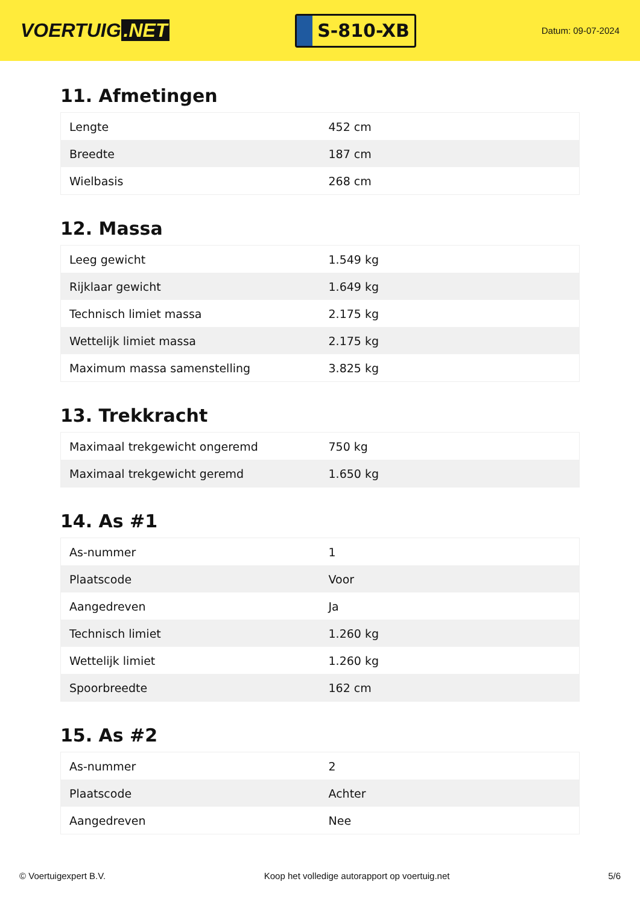VOERTUIG.NET
S-810-XB
Datum: 09-07-2024
11. Afmetingen
| Lengte | 452 cm |
| Breedte | 187 cm |
| Wielbasis | 268 cm |
12. Massa
| Leeg gewicht | 1.549 kg |
| Rijklaar gewicht | 1.649 kg |
| Technisch limiet massa | 2.175 kg |
| Wettelijk limiet massa | 2.175 kg |
| Maximum massa samenstelling | 3.825 kg |
13. Trekkracht
| Maximaal trekgewicht ongeremd | 750 kg |
| Maximaal trekgewicht geremd | 1.650 kg |
14. As #1
| As-nummer | 1 |
| Plaatscode | Voor |
| Aangedreven | Ja |
| Technisch limiet | 1.260 kg |
| Wettelijk limiet | 1.260 kg |
| Spoorbreedte | 162 cm |
15. As #2
| As-nummer | 2 |
| Plaatscode | Achter |
| Aangedreven | Nee |
© Voertuigexpert B.V. Koop het volledige autorapport op voertuig.net 5/6